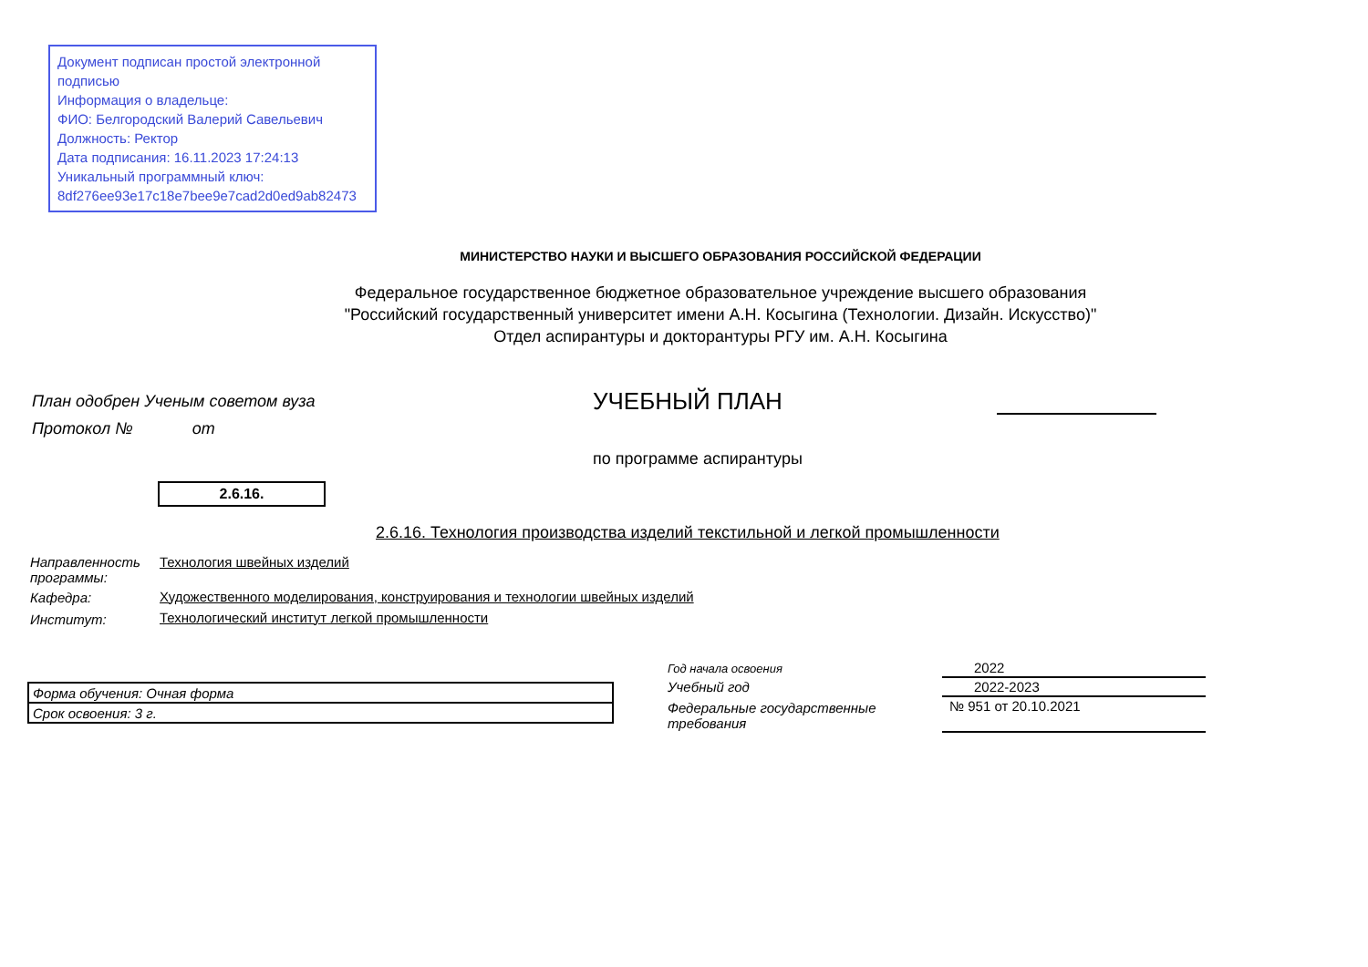Документ подписан простой электронной подписью
Информация о владельце:
ФИО: Белгородский Валерий Савельевич
Должность: Ректор
Дата подписания: 16.11.2023 17:24:13
Уникальный программный ключ:
8df276ee93e17c18e7bee9e7cad2d0ed9ab82473
МИНИСТЕРСТВО НАУКИ И ВЫСШЕГО ОБРАЗОВАНИЯ РОССИЙСКОЙ ФЕДЕРАЦИИ
Федеральное государственное бюджетное образовательное учреждение высшего образования
"Российский государственный университет имени А.Н. Косыгина (Технологии. Дизайн. Искусство)"
Отдел аспирантуры и докторантуры РГУ им. А.Н. Косыгина
План одобрен Ученым советом вуза
Протокол № от
УЧЕБНЫЙ ПЛАН
по программе аспирантуры
2.6.16.
2.6.16. Технология производства изделий текстильной и легкой промышленности
| Направленность программы: | Технология швейных изделий |
| Кафедра: | Художественного моделирования, конструирования и технологии швейных изделий |
| Институт: | Технологический институт легкой промышленности |
| Форма обучения: Очная форма |
| Срок освоения: 3 г. |
| Год начала освоения | 2022 |
| Учебный год | 2022-2023 |
| Федеральные государственные требования | № 951 от 20.10.2021 |